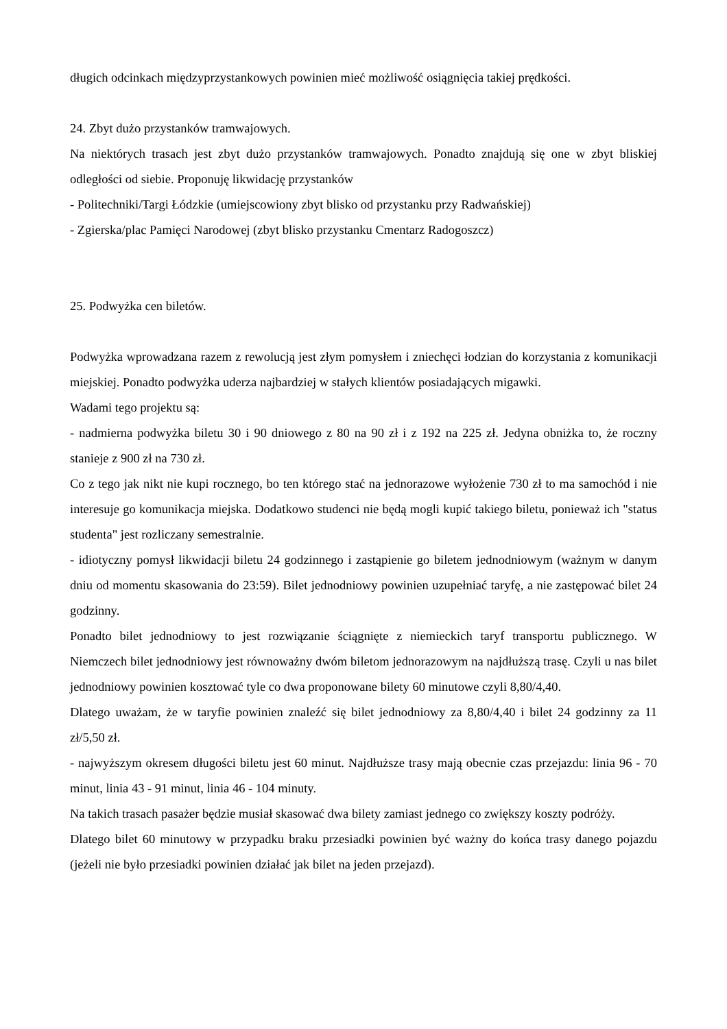długich odcinkach międzyprzystankowych powinien mieć możliwość osiągnięcia takiej prędkości.
24. Zbyt dużo przystanków tramwajowych.
Na niektórych trasach jest zbyt dużo przystanków tramwajowych. Ponadto znajdują się one w zbyt bliskiej odległości od siebie. Proponuję likwidację przystanków
- Politechniki/Targi Łódzkie (umiejscowiony zbyt blisko od przystanku przy Radwańskiej)
- Zgierska/plac Pamięci Narodowej (zbyt blisko przystanku Cmentarz Radogoszcz)
25. Podwyżka cen biletów.
Podwyżka wprowadzana razem z rewolucją jest złym pomysłem i zniechęci łodzian do korzystania z komunikacji miejskiej. Ponadto podwyżka uderza najbardziej w stałych klientów posiadających migawki.
Wadami tego projektu są:
- nadmierna podwyżka biletu 30 i 90 dniowego z 80 na 90 zł i z 192 na 225 zł. Jedyna obniżka to, że roczny stanieje z 900 zł na 730 zł.
Co z tego jak nikt nie kupi rocznego, bo ten którego stać na jednorazowe wyłożenie 730 zł to ma samochód i nie interesuje go komunikacja miejska. Dodatkowo studenci nie będą mogli kupić takiego biletu, ponieważ ich "status studenta" jest rozliczany semestralnie.
- idiotyczny pomysł likwidacji biletu 24 godzinnego i zastąpienie go biletem jednodniowym (ważnym w danym dniu od momentu skasowania do 23:59). Bilet jednodniowy powinien uzupełniać taryfę, a nie zastępować bilet 24 godzinny.
Ponadto bilet jednodniowy to jest rozwiązanie ściągnięte z niemieckich taryf transportu publicznego. W Niemczech bilet jednodniowy jest równoważny dwóm biletom jednorazowym na najdłuższą trasę. Czyli u nas bilet jednodniowy powinien kosztować tyle co dwa proponowane bilety 60 minutowe czyli 8,80/4,40.
Dlatego uważam, że w taryfie powinien znaleźć się bilet jednodniowy za 8,80/4,40 i bilet 24 godzinny za 11 zł/5,50 zł.
- najwyższym okresem długości biletu jest 60 minut. Najdłuższe trasy mają obecnie czas przejazdu: linia 96 - 70 minut, linia 43 - 91 minut, linia 46 - 104 minuty.
Na takich trasach pasażer będzie musiał skasować dwa bilety zamiast jednego co zwiększy koszty podróży.
Dlatego bilet 60 minutowy w przypadku braku przesiadki powinien być ważny do końca trasy danego pojazdu (jeżeli nie było przesiadki powinien działać jak bilet na jeden przejazd).